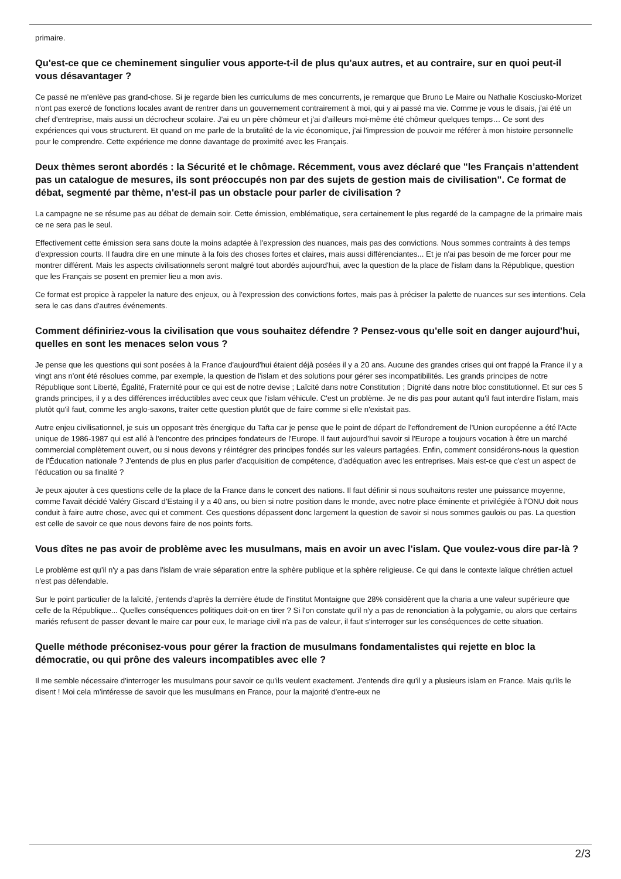primaire.
Qu'est-ce que ce cheminement singulier vous apporte-t-il de plus qu'aux autres, et au contraire, sur en quoi peut-il vous désavantager ?
Ce passé ne m'enlève pas grand-chose. Si je regarde bien les curriculums de mes concurrents, je remarque que Bruno Le Maire ou Nathalie Kosciusko-Morizet n'ont pas exercé de fonctions locales avant de rentrer dans un gouvernement contrairement à moi, qui y ai passé ma vie. Comme je vous le disais, j'ai été un chef d'entreprise, mais aussi un décrocheur scolaire. J'ai eu un père chômeur et j'ai d'ailleurs moi-même été chômeur quelques temps… Ce sont des expériences qui vous structurent. Et quand on me parle de la brutalité de la vie économique, j'ai l'impression de pouvoir me référer à mon histoire personnelle pour le comprendre. Cette expérience me donne davantage de proximité avec les Français.
Deux thèmes seront abordés : la Sécurité et le chômage. Récemment, vous avez déclaré que "les Français n’attendent pas un catalogue de mesures, ils sont préoccupés non par des sujets de gestion mais de civilisation". Ce format de débat, segmenté par thème, n'est-il pas un obstacle pour parler de civilisation ?
La campagne ne se résume pas au débat de demain soir. Cette émission, emblématique, sera certainement le plus regardé de la campagne de la primaire mais ce ne sera pas le seul.
Effectivement cette émission sera sans doute la moins adaptée à l'expression des nuances, mais pas des convictions. Nous sommes contraints à des temps d'expression courts. Il faudra dire en une minute à la fois des choses fortes et claires, mais aussi différenciantes... Et je n'ai pas besoin de me forcer pour me montrer différent. Mais les aspects civilisationnels seront malgré tout abordés aujourd'hui, avec la question de la place de l'islam dans la République, question que les Français se posent en premier lieu a mon avis.
Ce format est propice à rappeler la nature des enjeux, ou à l'expression des convictions fortes, mais pas à préciser la palette de nuances sur ses intentions. Cela sera le cas dans d'autres événements.
Comment définiriez-vous la civilisation que vous souhaitez défendre ? Pensez-vous qu'elle soit en danger aujourd'hui, quelles en sont les menaces selon vous ?
Je pense que les questions qui sont posées à la France d'aujourd'hui étaient déjà posées il y a 20 ans. Aucune des grandes crises qui ont frappé la France il y a vingt ans n'ont été résolues comme, par exemple, la question de l'islam et des solutions pour gérer ses incompatibilités. Les grands principes de notre République sont Liberté, Égalité, Fraternité pour ce qui est de notre devise ; Laïcité dans notre Constitution ; Dignité dans notre bloc constitutionnel. Et sur ces 5 grands principes, il y a des différences irréductibles avec ceux que l'islam véhicule. C'est un problème. Je ne dis pas pour autant qu'il faut interdire l'islam, mais plutôt qu'il faut, comme les anglo-saxons, traiter cette question plutôt que de faire comme si elle n'existait pas.
Autre enjeu civilisationnel, je suis un opposant très énergique du Tafta car je pense que le point de départ de l'effondrement de l'Union européenne a été l'Acte unique de 1986-1987 qui est allé à l'encontre des principes fondateurs de l'Europe. Il faut aujourd'hui savoir si l'Europe a toujours vocation à être un marché commercial complètement ouvert, ou si nous devons y réintégrer des principes fondés sur les valeurs partagées. Enfin, comment considérons-nous la question de l'Éducation nationale ? J'entends de plus en plus parler d'acquisition de compétence, d'adéquation avec les entreprises. Mais est-ce que c'est un aspect de l'éducation ou sa finalité ?
Je peux ajouter à ces questions celle de la place de la France dans le concert des nations. Il faut définir si nous souhaitons rester une puissance moyenne, comme l'avait décidé Valéry Giscard d'Estaing il y a 40 ans, ou bien si notre position dans le monde, avec notre place éminente et privilégiée à l'ONU doit nous conduit à faire autre chose, avec qui et comment. Ces questions dépassent donc largement la question de savoir si nous sommes gaulois ou pas. La question est celle de savoir ce que nous devons faire de nos points forts.
Vous dîtes ne pas avoir de problème avec les musulmans, mais en avoir un avec l'islam. Que voulez-vous dire par-là ?
Le problème est qu'il n'y a pas dans l'islam de vraie séparation entre la sphère publique et la sphère religieuse. Ce qui dans le contexte laïque chrétien actuel n'est pas défendable.
Sur le point particulier de la laïcité, j'entends d'après la dernière étude de l'institut Montaigne que 28% considèrent que la charia a une valeur supérieure que celle de la République... Quelles conséquences politiques doit-on en tirer ? Si l'on constate qu'il n'y a pas de renonciation à la polygamie, ou alors que certains mariés refusent de passer devant le maire car pour eux, le mariage civil n'a pas de valeur, il faut s'interroger sur les conséquences de cette situation.
Quelle méthode préconisez-vous pour gérer la fraction de musulmans fondamentalistes qui rejette en bloc la démocratie, ou qui prône des valeurs incompatibles avec elle ?
Il me semble nécessaire d'interroger les musulmans pour savoir ce qu'ils veulent exactement. J'entends dire qu'il y a plusieurs islam en France. Mais qu'ils le disent ! Moi cela m'intéresse de savoir que les musulmans en France, pour la majorité d'entre-eux ne
2/3